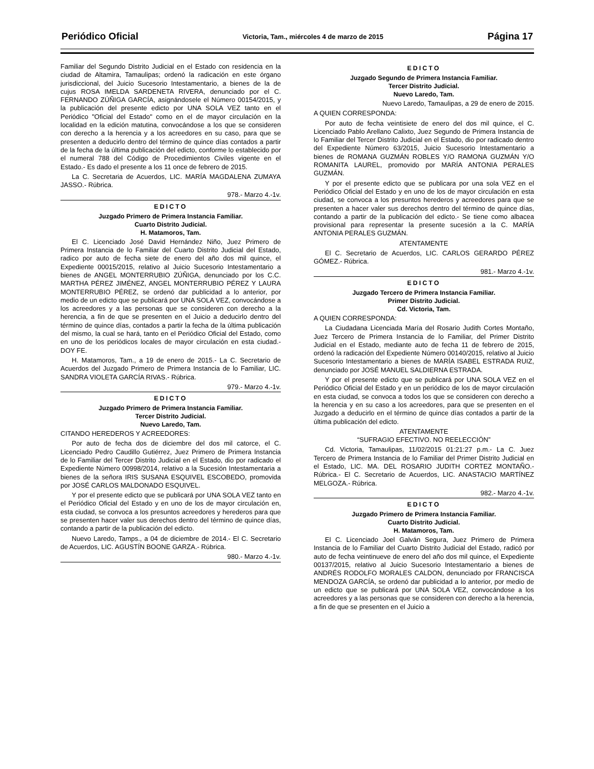Periódico Oficial Victoria, Tam., miércoles 4 de marzo de 2015 Página 17
Familiar del Segundo Distrito Judicial en el Estado con residencia en la ciudad de Altamira, Tamaulipas; ordenó la radicación en este órgano jurisdiccional, del Juicio Sucesorio Intestamentario, a bienes de la de cujus ROSA IMELDA SARDENETA RIVERA, denunciado por el C. FERNANDO ZÚÑIGA GARCÍA, asignándosele el Número 00154/2015, y la publicación del presente edicto por UNA SOLA VEZ tanto en el Periódico "Oficial del Estado" como en el de mayor circulación en la localidad en la edición matutina, convocándose a los que se consideren con derecho a la herencia y a los acreedores en su caso, para que se presenten a deducirlo dentro del término de quince días contados a partir de la fecha de la última publicación del edicto, conforme lo establecido por el numeral 788 del Código de Procedimientos Civiles vigente en el Estado.- Es dado el presente a los 11 once de febrero de 2015.
La C. Secretaria de Acuerdos, LIC. MARÍA MAGDALENA ZUMAYA JASSO.- Rúbrica.
978.- Marzo 4.-1v.
EDICTO
Juzgado Primero de Primera Instancia Familiar.
Cuarto Distrito Judicial.
H. Matamoros, Tam.
El C. Licenciado José David Hernández Niño, Juez Primero de Primera Instancia de lo Familiar del Cuarto Distrito Judicial del Estado, radico por auto de fecha siete de enero del año dos mil quince, el Expediente 00015/2015, relativo al Juicio Sucesorio Intestamentario a bienes de ANGEL MONTERRUBIO ZÚÑIGA, denunciado por los C.C. MARTHA PÉREZ JIMÉNEZ, ANGEL MONTERRUBIO PÉREZ Y LAURA MONTERRUBIO PÉREZ, se ordenó dar publicidad a lo anterior, por medio de un edicto que se publicará por UNA SOLA VEZ, convocándose a los acreedores y a las personas que se consideren con derecho a la herencia, a fin de que se presenten en el Juicio a deducirlo dentro del término de quince días, contados a partir la fecha de la última publicación del mismo, la cual se hará, tanto en el Periódico Oficial del Estado, como en uno de los periódicos locales de mayor circulación en esta ciudad.- DOY FE.
H. Matamoros, Tam., a 19 de enero de 2015.- La C. Secretario de Acuerdos del Juzgado Primero de Primera Instancia de lo Familiar, LIC. SANDRA VIOLETA GARCÍA RIVAS.- Rúbrica.
979.- Marzo 4.-1v.
EDICTO
Juzgado Primero de Primera Instancia Familiar.
Tercer Distrito Judicial.
Nuevo Laredo, Tam.
CITANDO HEREDEROS Y ACREEDORES:
Por auto de fecha dos de diciembre del dos mil catorce, el C. Licenciado Pedro Caudillo Gutiérrez, Juez Primero de Primera Instancia de lo Familiar del Tercer Distrito Judicial en el Estado, dio por radicado el Expediente Número 00998/2014, relativo a la Sucesión Intestamentaria a bienes de la señora IRIS SUSANA ESQUIVEL ESCOBEDO, promovida por JOSÉ CARLOS MALDONADO ESQUIVEL.
Y por el presente edicto que se publicará por UNA SOLA VEZ tanto en el Periódico Oficial del Estado y en uno de los de mayor circulación en, esta ciudad, se convoca a los presuntos acreedores y herederos para que se presenten hacer valer sus derechos dentro del término de quince días, contando a partir de la publicación del edicto.
Nuevo Laredo, Tamps., a 04 de diciembre de 2014.- El C. Secretario de Acuerdos, LIC. AGUSTÍN BOONE GARZA.- Rúbrica.
980.- Marzo 4.-1v.
EDICTO
Juzgado Segundo de Primera Instancia Familiar.
Tercer Distrito Judicial.
Nuevo Laredo, Tam.
Nuevo Laredo, Tamaulipas, a 29 de enero de 2015.
A QUIEN CORRESPONDA:
Por auto de fecha veintisiete de enero del dos mil quince, el C. Licenciado Pablo Arellano Calixto, Juez Segundo de Primera Instancia de lo Familiar del Tercer Distrito Judicial en el Estado, dio por radicado dentro del Expediente Número 63/2015, Juicio Sucesorio Intestamentario a bienes de ROMANA GUZMÁN ROBLES Y/O RAMONA GUZMÁN Y/O ROMANITA LAUREL, promovido por MARÍA ANTONIA PERALES GUZMÁN.
Y por el presente edicto que se publicara por una sola VEZ en el Periódico Oficial del Estado y en uno de los de mayor circulación en esta ciudad, se convoca a los presuntos herederos y acreedores para que se presenten a hacer valer sus derechos dentro del término de quince días, contando a partir de la publicación del edicto.- Se tiene como albacea provisional para representar la presente sucesión a la C. MARÍA ANTONIA PERALES GUZMÁN.
ATENTAMENTE
El C. Secretario de Acuerdos, LIC. CARLOS GERARDO PÉREZ GÓMEZ.- Rúbrica.
981.- Marzo 4.-1v.
EDICTO
Juzgado Tercero de Primera Instancia Familiar.
Primer Distrito Judicial.
Cd. Victoria, Tam.
A QUIEN CORRESPONDA:
La Ciudadana Licenciada María del Rosario Judith Cortes Montaño, Juez Tercero de Primera Instancia de lo Familiar, del Primer Distrito Judicial en el Estado, mediante auto de fecha 11 de febrero de 2015, ordenó la radicación del Expediente Número 00140/2015, relativo al Juicio Sucesorio Intestamentario a bienes de MARÍA ISABEL ESTRADA RUIZ, denunciado por JOSÉ MANUEL SALDIERNA ESTRADA.
Y por el presente edicto que se publicará por UNA SOLA VEZ en el Periódico Oficial del Estado y en un periódico de los de mayor circulación en esta ciudad, se convoca a todos los que se consideren con derecho a la herencia y en su caso a los acreedores, para que se presenten en el Juzgado a deducirlo en el término de quince días contados a partir de la última publicación del edicto.
ATENTAMENTE
“SUFRAGIO EFECTIVO. NO REELECCIÓN”
Cd. Victoria, Tamaulipas, 11/02/2015 01:21:27 p.m.- La C. Juez Tercero de Primera Instancia de lo Familiar del Primer Distrito Judicial en el Estado, LIC. MA. DEL ROSARIO JUDITH CORTEZ MONTAÑO.- Rúbrica.- El C. Secretario de Acuerdos, LIC. ANASTACIO MARTÍNEZ MELGOZA.- Rúbrica.
982.- Marzo 4.-1v.
EDICTO
Juzgado Primero de Primera Instancia Familiar.
Cuarto Distrito Judicial.
H. Matamoros, Tam.
El C. Licenciado Joel Galván Segura, Juez Primero de Primera Instancia de lo Familiar del Cuarto Distrito Judicial del Estado, radicó por auto de fecha veintinueve de enero del año dos mil quince, el Expediente 00137/2015, relativo al Juicio Sucesorio Intestamentario a bienes de ANDRÉS RODOLFO MORALES CALDON, denunciado por FRANCISCA MENDOZA GARCÍA, se ordenó dar publicidad a lo anterior, por medio de un edicto que se publicará por UNA SOLA VEZ, convocándose a los acreedores y a las personas que se consideren con derecho a la herencia, a fin de que se presenten en el Juicio a